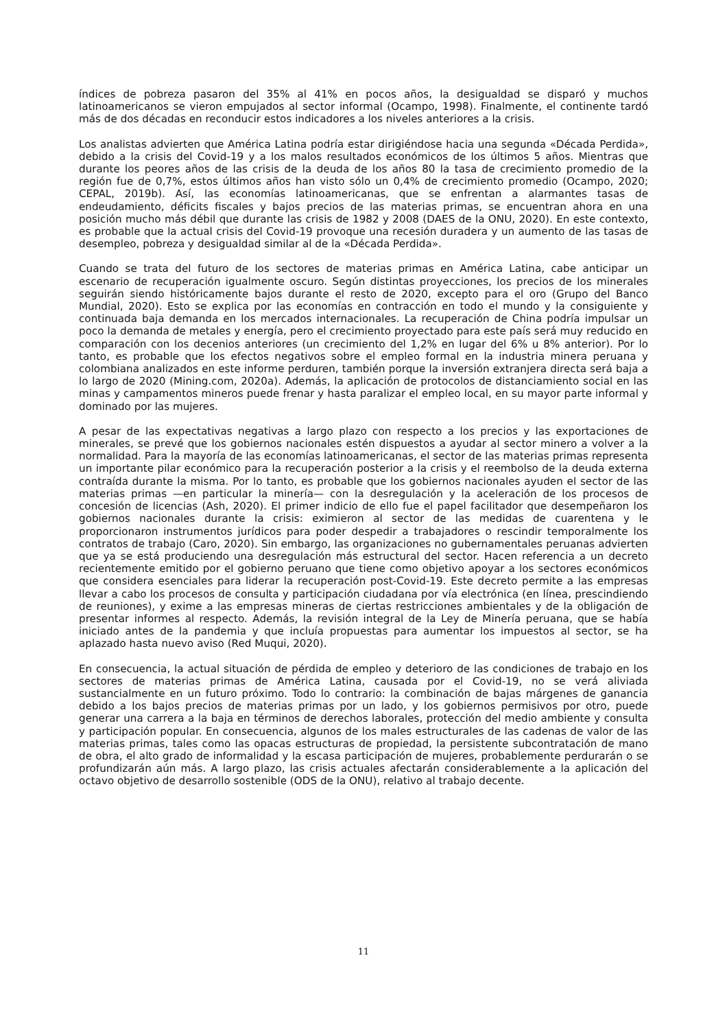índices de pobreza pasaron del 35% al 41% en pocos años, la desigualdad se disparó y muchos latinoamericanos se vieron empujados al sector informal (Ocampo, 1998). Finalmente, el continente tardó más de dos décadas en reconducir estos indicadores a los niveles anteriores a la crisis.
Los analistas advierten que América Latina podría estar dirigiéndose hacia una segunda «Década Perdida», debido a la crisis del Covid-19 y a los malos resultados económicos de los últimos 5 años. Mientras que durante los peores años de las crisis de la deuda de los años 80 la tasa de crecimiento promedio de la región fue de 0,7%, estos últimos años han visto sólo un 0,4% de crecimiento promedio (Ocampo, 2020; CEPAL, 2019b). Así, las economías latinoamericanas, que se enfrentan a alarmantes tasas de endeudamiento, déficits fiscales y bajos precios de las materias primas, se encuentran ahora en una posición mucho más débil que durante las crisis de 1982 y 2008 (DAES de la ONU, 2020). En este contexto, es probable que la actual crisis del Covid-19 provoque una recesión duradera y un aumento de las tasas de desempleo, pobreza y desigualdad similar al de la «Década Perdida».
Cuando se trata del futuro de los sectores de materias primas en América Latina, cabe anticipar un escenario de recuperación igualmente oscuro. Según distintas proyecciones, los precios de los minerales seguirán siendo históricamente bajos durante el resto de 2020, excepto para el oro (Grupo del Banco Mundial, 2020). Esto se explica por las economías en contracción en todo el mundo y la consiguiente y continuada baja demanda en los mercados internacionales. La recuperación de China podría impulsar un poco la demanda de metales y energía, pero el crecimiento proyectado para este país será muy reducido en comparación con los decenios anteriores (un crecimiento del 1,2% en lugar del 6% u 8% anterior). Por lo tanto, es probable que los efectos negativos sobre el empleo formal en la industria minera peruana y colombiana analizados en este informe perduren, también porque la inversión extranjera directa será baja a lo largo de 2020 (Mining.com, 2020a). Además, la aplicación de protocolos de distanciamiento social en las minas y campamentos mineros puede frenar y hasta paralizar el empleo local, en su mayor parte informal y dominado por las mujeres.
A pesar de las expectativas negativas a largo plazo con respecto a los precios y las exportaciones de minerales, se prevé que los gobiernos nacionales estén dispuestos a ayudar al sector minero a volver a la normalidad. Para la mayoría de las economías latinoamericanas, el sector de las materias primas representa un importante pilar económico para la recuperación posterior a la crisis y el reembolso de la deuda externa contraída durante la misma. Por lo tanto, es probable que los gobiernos nacionales ayuden el sector de las materias primas —en particular la minería— con la desregulación y la aceleración de los procesos de concesión de licencias (Ash, 2020). El primer indicio de ello fue el papel facilitador que desempeñaron los gobiernos nacionales durante la crisis: eximieron al sector de las medidas de cuarentena y le proporcionaron instrumentos jurídicos para poder despedir a trabajadores o rescindir temporalmente los contratos de trabajo (Caro, 2020). Sin embargo, las organizaciones no gubernamentales peruanas advierten que ya se está produciendo una desregulación más estructural del sector. Hacen referencia a un decreto recientemente emitido por el gobierno peruano que tiene como objetivo apoyar a los sectores económicos que considera esenciales para liderar la recuperación post-Covid-19. Este decreto permite a las empresas llevar a cabo los procesos de consulta y participación ciudadana por vía electrónica (en línea, prescindiendo de reuniones), y exime a las empresas mineras de ciertas restricciones ambientales y de la obligación de presentar informes al respecto. Además, la revisión integral de la Ley de Minería peruana, que se había iniciado antes de la pandemia y que incluía propuestas para aumentar los impuestos al sector, se ha aplazado hasta nuevo aviso (Red Muqui, 2020).
En consecuencia, la actual situación de pérdida de empleo y deterioro de las condiciones de trabajo en los sectores de materias primas de América Latina, causada por el Covid-19, no se verá aliviada sustancialmente en un futuro próximo. Todo lo contrario: la combinación de bajas márgenes de ganancia debido a los bajos precios de materias primas por un lado, y los gobiernos permisivos por otro, puede generar una carrera a la baja en términos de derechos laborales, protección del medio ambiente y consulta y participación popular. En consecuencia, algunos de los males estructurales de las cadenas de valor de las materias primas, tales como las opacas estructuras de propiedad, la persistente subcontratación de mano de obra, el alto grado de informalidad y la escasa participación de mujeres, probablemente perdurarán o se profundizarán aún más. A largo plazo, las crisis actuales afectarán considerablemente a la aplicación del octavo objetivo de desarrollo sostenible (ODS de la ONU), relativo al trabajo decente.
11